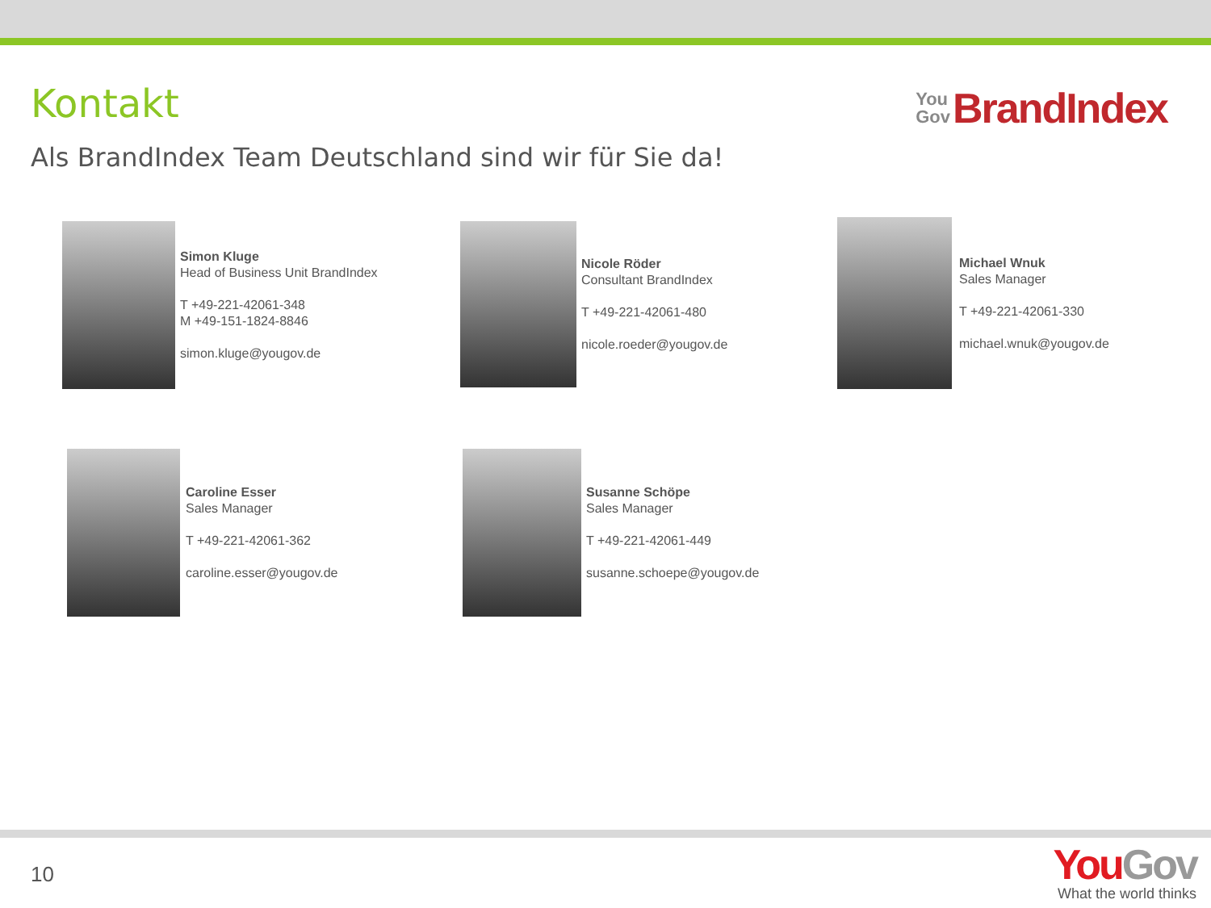Kontakt
You
Gov
BrandIndex
Als BrandIndex Team Deutschland sind wir für Sie da!
Simon Kluge
Head of Business Unit BrandIndex
T +49-221-42061-348
M +49-151-1824-8846
simon.kluge@yougov.de
Nicole Röder
Consultant BrandIndex
T +49-221-42061-480
nicole.roeder@yougov.de
Michael Wnuk
Sales Manager
T +49-221-42061-330
michael.wnuk@yougov.de
Caroline Esser
Sales Manager
T +49-221-42061-362
caroline.esser@yougov.de
Susanne Schöpe
Sales Manager
T +49-221-42061-449
susanne.schoepe@yougov.de
10
You Gov
What the world thinks